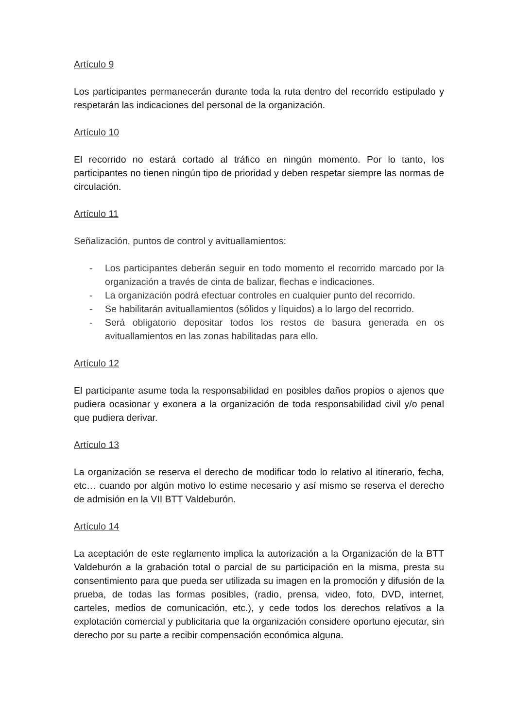Artículo 9
Los participantes permanecerán durante toda la ruta dentro del recorrido estipulado y respetarán las indicaciones del personal de la organización.
Artículo 10
El recorrido no estará cortado al tráfico en ningún momento. Por lo tanto, los participantes no tienen ningún tipo de prioridad y deben respetar siempre las normas de circulación.
Artículo 11
Señalización, puntos de control y avituallamientos:
- Los participantes deberán seguir en todo momento el recorrido marcado por la organización a través de cinta de balizar, flechas e indicaciones.
- La organización podrá efectuar controles en cualquier punto del recorrido.
- Se habilitarán avituallamientos (sólidos y líquidos) a lo largo del recorrido.
- Será obligatorio depositar todos los restos de basura generada en os avituallamientos en las zonas habilitadas para ello.
Artículo 12
El participante asume toda la responsabilidad en posibles daños propios o ajenos que pudiera ocasionar y exonera a la organización de toda responsabilidad civil y/o penal que pudiera derivar.
Artículo 13
La organización se reserva el derecho de modificar todo lo relativo al itinerario, fecha, etc… cuando por algún motivo lo estime necesario y así mismo se reserva el derecho de admisión en la VII BTT Valdeburón.
Artículo 14
La aceptación de este reglamento implica la autorización a la Organización de la BTT Valdeburón a la grabación total o parcial de su participación en la misma, presta su consentimiento para que pueda ser utilizada su imagen en la promoción y difusión de la prueba, de todas las formas posibles, (radio, prensa, video, foto, DVD, internet, carteles, medios de comunicación, etc.), y cede todos los derechos relativos a la explotación comercial y publicitaria que la organización considere oportuno ejecutar, sin derecho por su parte a recibir compensación económica alguna.